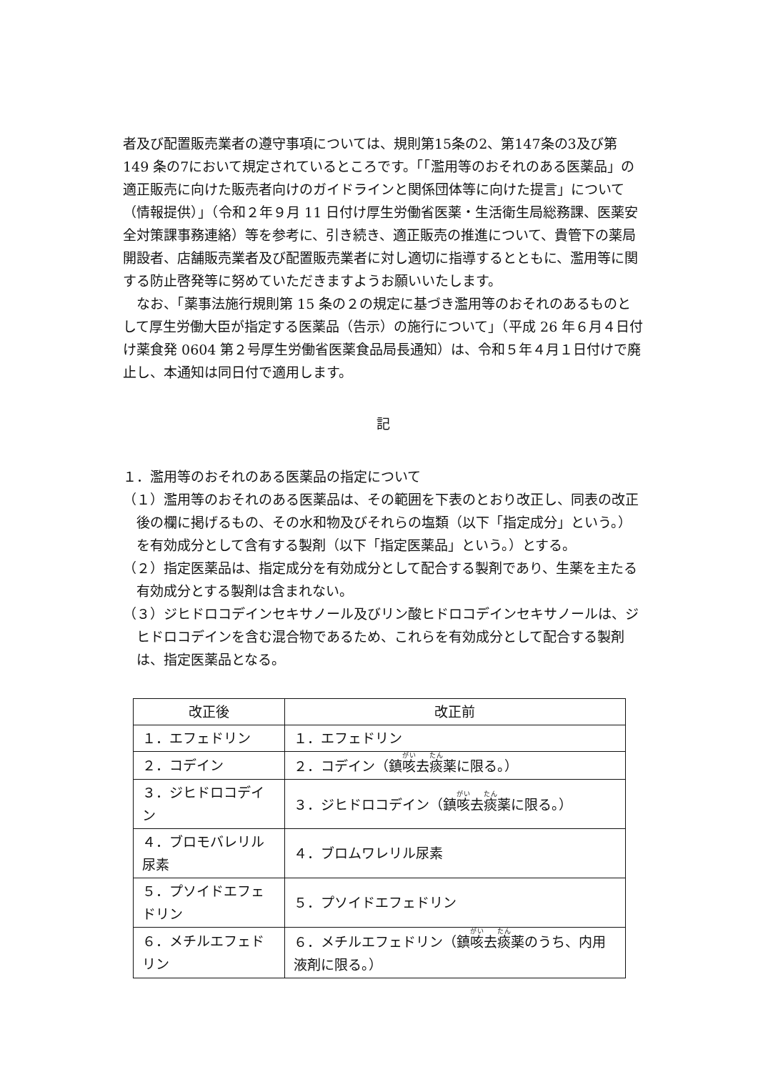者及び配置販売業者の遵守事項については、規則第15条の2、第147条の3及び第 149 条の7において規定されているところです。「「濫用等のおそれのある医薬品」の適正販売に向けた販売者向けのガイドラインと関係団体等に向けた提言」について（情報提供）」（令和２年９月 11 日付け厚生労働省医薬・生活衛生局総務課、医薬安全対策課事務連絡）等を参考に、引き続き、適正販売の推進について、貴管下の薬局開設者、店舗販売業者及び配置販売業者に対し適切に指導するとともに、濫用等に関する防止啓発等に努めていただきますようお願いいたします。
なお、「薬事法施行規則第 15 条の２の規定に基づき濫用等のおそれのあるものとして厚生労働大臣が指定する医薬品（告示）の施行について」（平成 26 年６月４日付け薬食発 0604 第２号厚生労働省医薬食品局長通知）は、令和５年４月１日付けで廃止し、本通知は同日付で適用します。
記
１．濫用等のおそれのある医薬品の指定について
（１）濫用等のおそれのある医薬品は、その範囲を下表のとおり改正し、同表の改正後の欄に掲げるもの、その水和物及びそれらの塩類（以下「指定成分」という。）を有効成分として含有する製剤（以下「指定医薬品」という。）とする。
（２）指定医薬品は、指定成分を有効成分として配合する製剤であり、生薬を主たる有効成分とする製剤は含まれない。
（３）ジヒドロコデインセキサノール及びリン酸ヒドロコデインセキサノールは、ジヒドロコデインを含む混合物であるため、これらを有効成分として配合する製剤は、指定医薬品となる。
| 改正後 | 改正前 |
| --- | --- |
| １．エフェドリン | １．エフェドリン |
| ２．コデイン | ２．コデイン（鎮 咳 去 痰 薬に限る。） |
| ３．ジヒドロコデイン | ３．ジヒドロコデイン（鎮 咳 去 痰 薬に限る。） |
| ４．ブロモバレリル尿素 | ４．ブロムワレリル尿素 |
| ５．プソイドエフェドリン | ５．プソイドエフェドリン |
| ６．メチルエフェドリン | ６．メチルエフェドリン（鎮 咳 去 痰 薬のうち、内用液剤に限る。） |